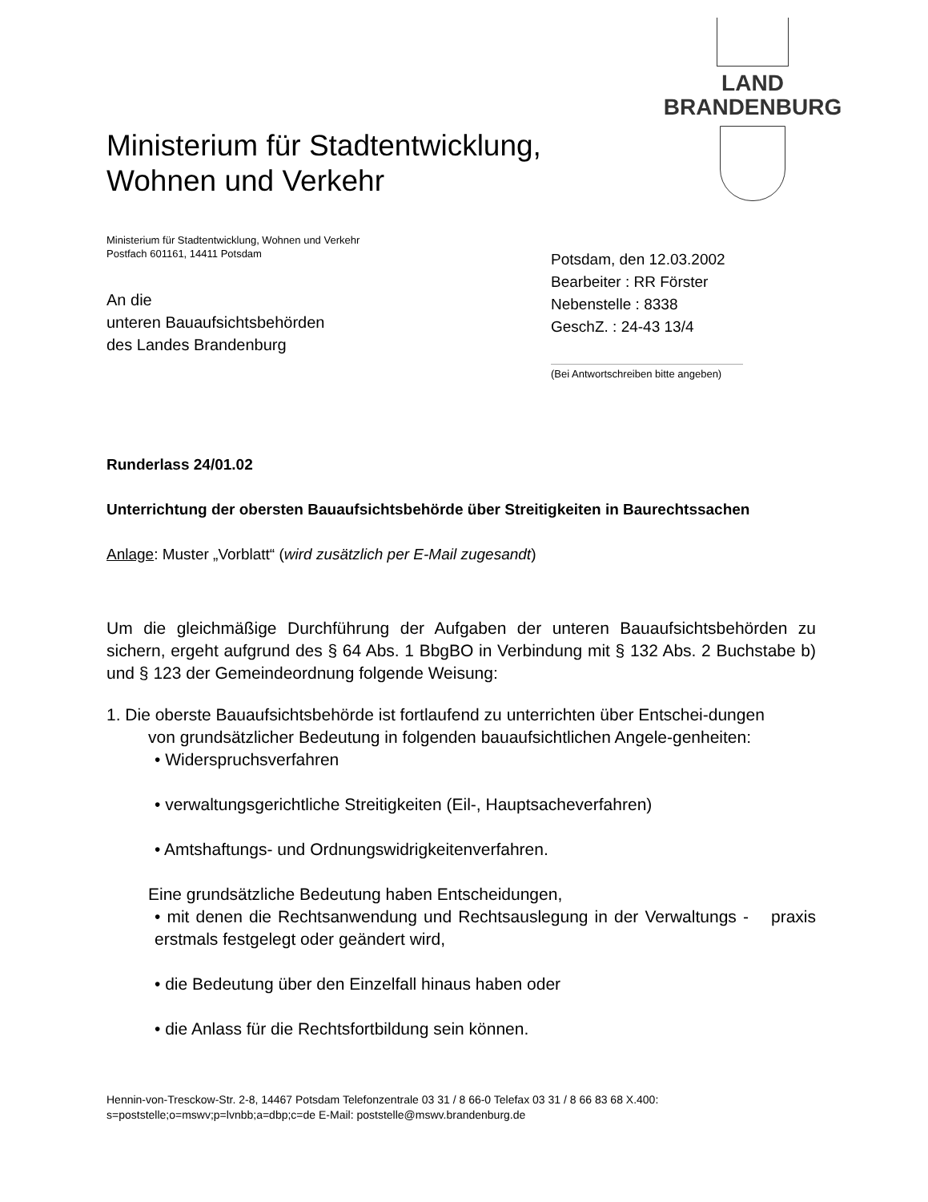LAND
BRANDENBURG
Ministerium für Stadtentwicklung,
Wohnen und Verkehr
Ministerium für Stadtentwicklung, Wohnen und Verkehr
Postfach 601161, 14411 Potsdam
Potsdam, den 12.03.2002
Bearbeiter : RR Förster
Nebenstelle : 8338
GeschZ. : 24-43 13/4
(Bei Antwortschreiben bitte angeben)
An die
unteren Bauaufsichtsbehörden
des Landes Brandenburg
Runderlass 24/01.02
Unterrichtung der obersten Bauaufsichtsbehörde über Streitigkeiten in Baurechtssachen
Anlage: Muster „Vorblatt“ (wird zusätzlich per E-Mail zugesandt)
Um die gleichmäßige Durchführung der Aufgaben der unteren Bauaufsichtsbehörden zu sichern, ergeht aufgrund des § 64 Abs. 1 BbgBO in Verbindung mit § 132 Abs. 2 Buchstabe b) und § 123 der Gemeindeordnung folgende Weisung:
1. Die oberste Bauaufsichtsbehörde ist fortlaufend zu unterrichten über Entschei-dungen
von grundsätzlicher Bedeutung in folgenden bauaufsichtlichen Angele-genheiten:
• Widerspruchsverfahren
• verwaltungsgerichtliche Streitigkeiten (Eil-, Hauptsacheverfahren)
• Amtshaftungs- und Ordnungswidrigkeitenverfahren.
Eine grundsätzliche Bedeutung haben Entscheidungen,
• mit denen die Rechtsanwendung und Rechtsauslegung in der Verwaltungs - praxis erstmals festgelegt oder geändert wird,
• die Bedeutung über den Einzelfall hinaus haben oder
• die Anlass für die Rechtsfortbildung sein können.
Hennin-von-Tresckow-Str. 2-8, 14467 Potsdam Telefonzentrale 03 31 / 8 66-0 Telefax 03 31 / 8 66 83 68 X.400:
s=poststelle;o=mswv;p=lvnbb;a=dbp;c=de E-Mail: poststelle@mswv.brandenburg.de